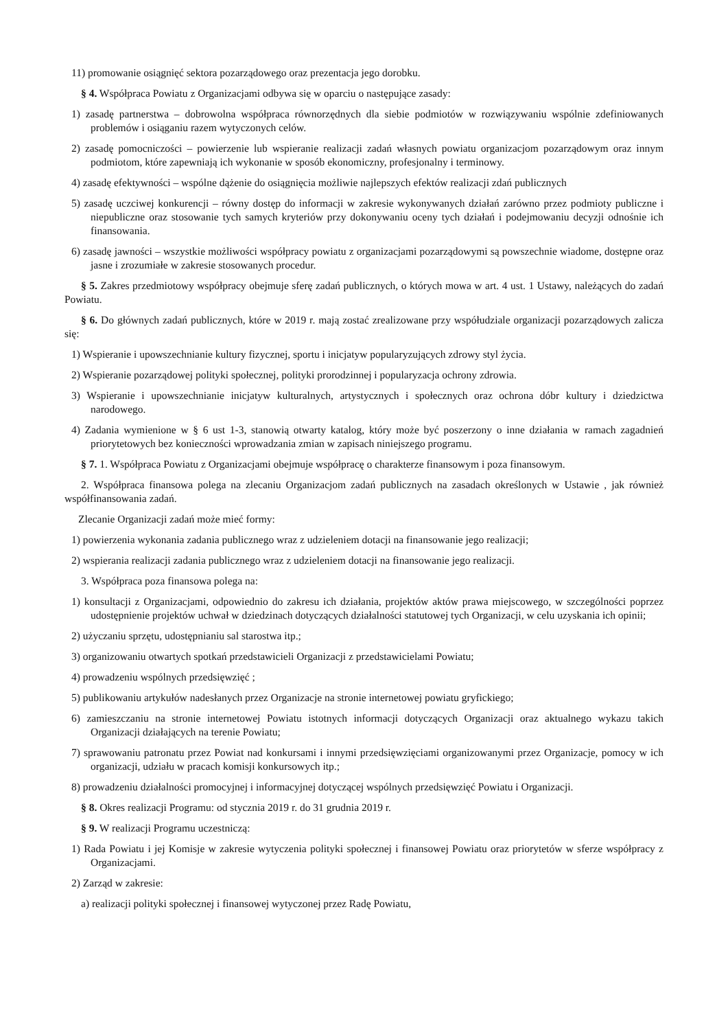11) promowanie osiągnięć sektora pozarządowego oraz prezentacja jego dorobku.
§ 4. Współpraca Powiatu z Organizacjami odbywa się w oparciu o następujące zasady:
1) zasadę partnerstwa – dobrowolna współpraca równorzędnych dla siebie podmiotów w rozwiązywaniu wspólnie zdefiniowanych problemów i osiąganiu razem wytyczonych celów.
2) zasadę pomocniczości – powierzenie lub wspieranie realizacji zadań własnych powiatu organizacjom pozarządowym oraz innym podmiotom, które zapewniają ich wykonanie w sposób ekonomiczny, profesjonalny i terminowy.
4) zasadę efektywności – wspólne dążenie do osiągnięcia możliwie najlepszych efektów realizacji zdań publicznych
5) zasadę uczciwej konkurencji – równy dostęp do informacji w zakresie wykonywanych działań zarówno przez podmioty publiczne i niepubliczne oraz stosowanie tych samych kryteriów przy dokonywaniu oceny tych działań i podejmowaniu decyzji odnośnie ich finansowania.
6) zasadę jawności – wszystkie możliwości współpracy powiatu z organizacjami pozarządowymi są powszechnie wiadome, dostępne oraz jasne i zrozumiałe w zakresie stosowanych procedur.
§ 5. Zakres przedmiotowy współpracy obejmuje sferę zadań publicznych, o których mowa w art. 4 ust. 1 Ustawy, należących do zadań Powiatu.
§ 6. Do głównych zadań publicznych, które w 2019 r. mają zostać zrealizowane przy współudziale organizacji pozarządowych zalicza się:
1) Wspieranie i upowszechnianie kultury fizycznej, sportu i inicjatyw popularyzujących zdrowy styl życia.
2) Wspieranie pozarządowej polityki społecznej, polityki prorodzinnej i popularyzacja ochrony zdrowia.
3) Wspieranie i upowszechnianie inicjatyw kulturalnych, artystycznych i społecznych oraz ochrona dóbr kultury i dziedzictwa narodowego.
4) Zadania wymienione w § 6 ust 1-3, stanowią otwarty katalog, który może być poszerzony o inne działania w ramach zagadnień priorytetowych bez konieczności wprowadzania zmian w zapisach niniejszego programu.
§ 7. 1. Współpraca Powiatu z Organizacjami obejmuje współpracę o charakterze finansowym i poza finansowym.
2. Współpraca finansowa polega na zlecaniu Organizacjom zadań publicznych na zasadach określonych w Ustawie , jak również współfinansowania zadań.
Zlecanie Organizacji zadań może mieć formy:
1) powierzenia wykonania zadania publicznego wraz z udzieleniem dotacji na finansowanie jego realizacji;
2) wspierania realizacji zadania publicznego wraz z udzieleniem dotacji na finansowanie jego realizacji.
3. Współpraca poza finansowa polega na:
1) konsultacji z Organizacjami, odpowiednio do zakresu ich działania, projektów aktów prawa miejscowego, w szczególności poprzez udostępnienie projektów uchwał w dziedzinach dotyczących działalności statutowej tych Organizacji, w celu uzyskania ich opinii;
2) użyczaniu sprzętu, udostępnianiu sal starostwa itp.;
3) organizowaniu otwartych spotkań przedstawicieli Organizacji z przedstawicielami Powiatu;
4) prowadzeniu wspólnych przedsięwzięć ;
5) publikowaniu artykułów nadesłanych przez Organizacje na stronie internetowej powiatu gryfickiego;
6) zamieszczaniu na stronie internetowej Powiatu istotnych informacji dotyczących Organizacji oraz aktualnego wykazu takich Organizacji działających na terenie Powiatu;
7) sprawowaniu patronatu przez Powiat nad konkursami i innymi przedsięwzięciami organizowanymi przez Organizacje, pomocy w ich organizacji, udziału w pracach komisji konkursowych itp.;
8) prowadzeniu działalności promocyjnej i informacyjnej dotyczącej wspólnych przedsięwzięć Powiatu i Organizacji.
§ 8. Okres realizacji Programu: od stycznia 2019 r. do 31 grudnia 2019 r.
§ 9. W realizacji Programu uczestniczą:
1) Rada Powiatu i jej Komisje w zakresie wytyczenia polityki społecznej i finansowej Powiatu oraz priorytetów w sferze współpracy z Organizacjami.
2) Zarząd w zakresie:
a) realizacji polityki społecznej i finansowej wytyczonej przez Radę Powiatu,